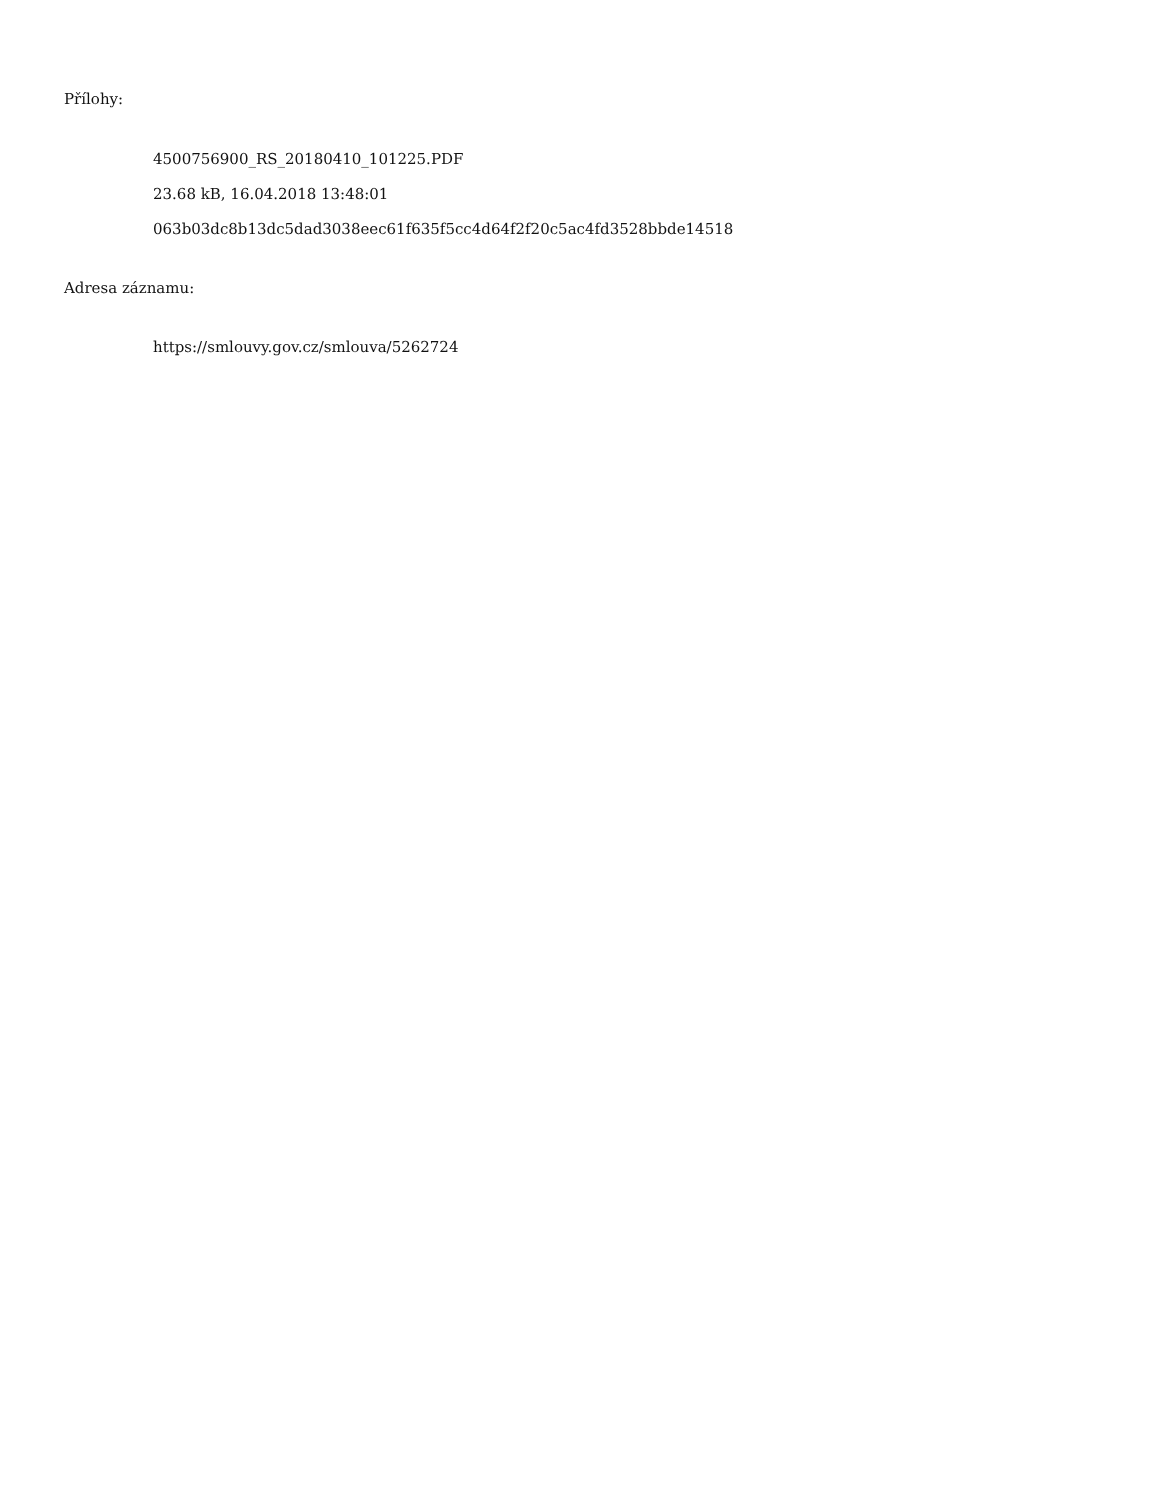Přílohy:
4500756900_RS_20180410_101225.PDF
23.68 kB, 16.04.2018 13:48:01
063b03dc8b13dc5dad3038eec61f635f5cc4d64f2f20c5ac4fd3528bbde14518
Adresa záznamu:
https://smlouvy.gov.cz/smlouva/5262724